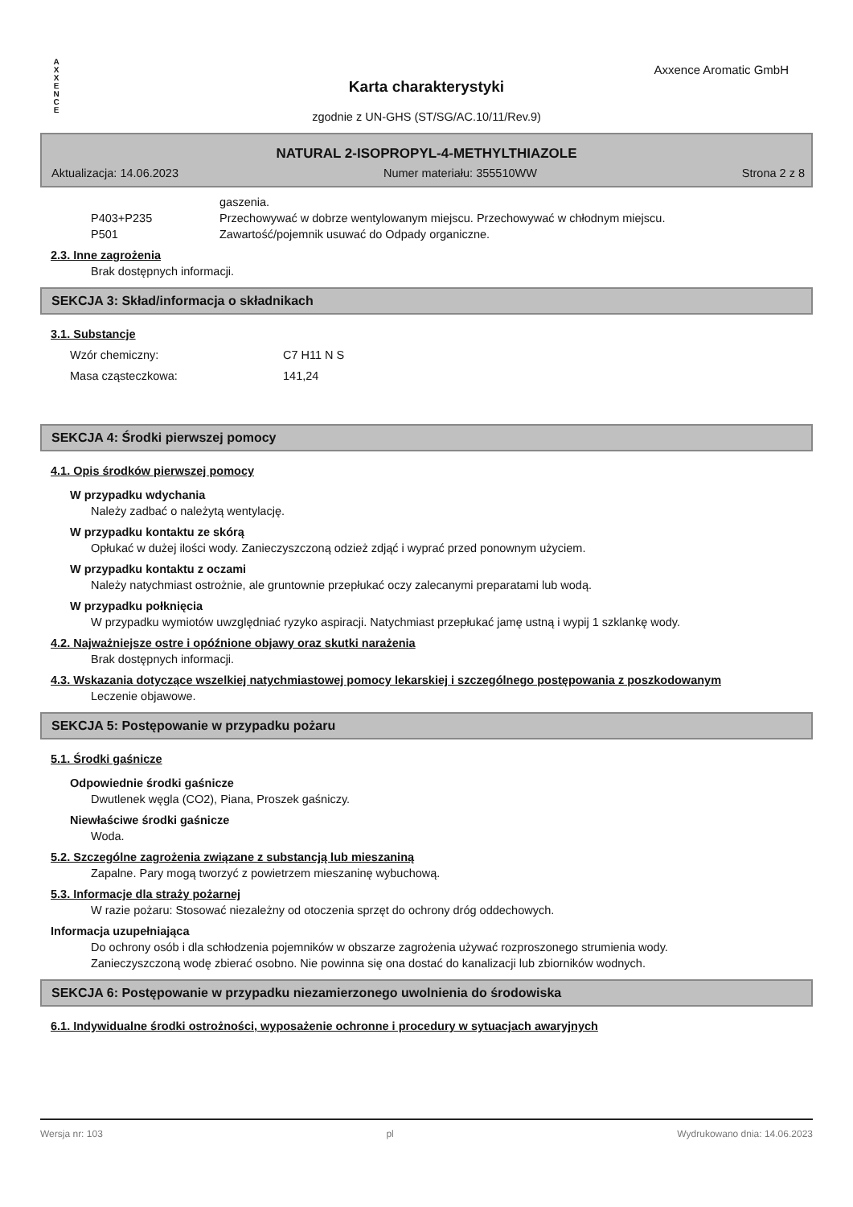A
X
X
E
N
C
E
Axxence Aromatic GmbH
Karta charakterystyki
zgodnie z UN-GHS (ST/SG/AC.10/11/Rev.9)
NATURAL 2-ISOPROPYL-4-METHYLTHIAZOLE
Aktualizacja: 14.06.2023 Numer materiału: 355510WW Strona 2 z 8
| | gaszenia. |
| P403+P235 | Przechowywać w dobrze wentylowanym miejscu. Przechowywać w chłodnym miejscu. |
| P501 | Zawartość/pojemnik usuwać do Odpady organiczne. |
2.3. Inne zagrożenia
Brak dostępnych informacji.
SEKCJA 3: Skład/informacja o składnikach
3.1. Substancje
| Wzór chemiczny: | C7 H11 N S |
| Masa cząsteczkowa: | 141,24 |
SEKCJA 4: Środki pierwszej pomocy
4.1. Opis środków pierwszej pomocy
W przypadku wdychania
Należy zadbać o należytą wentylację.
W przypadku kontaktu ze skórą
Opłukać w dużej ilości wody. Zanieczyszczoną odzież zdjąć i wyprać przed ponownym użyciem.
W przypadku kontaktu z oczami
Należy natychmiast ostrożnie, ale gruntownie przepłukać oczy zalecanymi preparatami lub wodą.
W przypadku połknięcia
W przypadku wymiotów uwzględniać ryzyko aspiracji. Natychmiast przepłukać jamę ustną i wypij 1 szklankę wody.
4.2. Najważniejsze ostre i opóźnione objawy oraz skutki narażenia
Brak dostępnych informacji.
4.3. Wskazania dotyczące wszelkiej natychmiastowej pomocy lekarskiej i szczególnego postępowania z poszkodowanym
Leczenie objawowe.
SEKCJA 5: Postępowanie w przypadku pożaru
5.1. Środki gaśnicze
Odpowiednie środki gaśnicze
Dwutlenek węgla (CO2), Piana, Proszek gaśniczy.
Niewłaściwe środki gaśnicze
Woda.
5.2. Szczególne zagrożenia związane z substancją lub mieszaniną
Zapalne. Pary mogą tworzyć z powietrzem mieszaninę wybuchową.
5.3. Informacje dla straży pożarnej
W razie pożaru: Stosować niezależny od otoczenia sprzęt do ochrony dróg oddechowych.
Informacja uzupełniająca
Do ochrony osób i dla schłodzenia pojemników w obszarze zagrożenia używać rozproszonego strumienia wody. Zanieczyszczoną wodę zbierać osobno. Nie powinna się ona dostać do kanalizacji lub zbiorników wodnych.
SEKCJA 6: Postępowanie w przypadku niezamierzonego uwolnienia do środowiska
6.1. Indywidualne środki ostrożności, wyposażenie ochronne i procedury w sytuacjach awaryjnych
Wersja nr: 103 pl Wydrukowano dnia: 14.06.2023